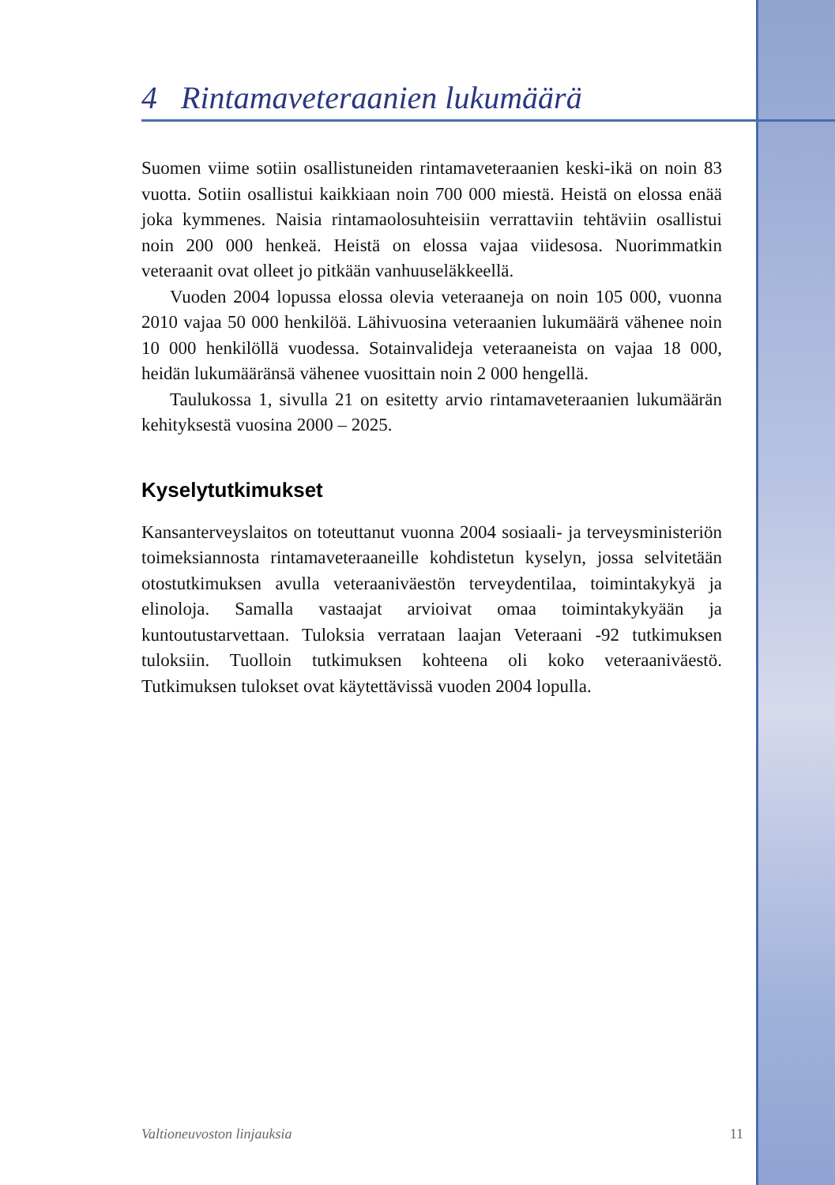4 Rintamaveteraanien lukumäärä
Suomen viime sotiin osallistuneiden rintamaveteraanien keski-ikä on noin 83 vuotta. Sotiin osallistui kaikkiaan noin 700 000 miestä. Heistä on elossa enää joka kymmenes. Naisia rintamaolosuhteisiin verrattaviin tehtäviin osallistui noin 200 000 henkeä. Heistä on elossa vajaa viidesosa. Nuorimmatkin veteraanit ovat olleet jo pitkään vanhuuseläkkeellä.
Vuoden 2004 lopussa elossa olevia veteraaneja on noin 105 000, vuonna 2010 vajaa 50 000 henkilöä. Lähivuosina veteraanien lukumäärä vähenee noin 10 000 henkilöllä vuodessa. Sotainvalideja veteraaneista on vajaa 18 000, heidän lukumääränsä vähenee vuosittain noin 2 000 hengellä.
Taulukossa 1, sivulla 21 on esitetty arvio rintamaveteraanien lukumäärän kehityksestä vuosina 2000 – 2025.
Kyselytutkimukset
Kansanterveyslaitos on toteuttanut vuonna 2004 sosiaali- ja terveysministeriön toimeksiannosta rintamaveteraaneille kohdistetun kyselyn, jossa selvitetään otostutkimuksen avulla veteraaniväestön terveydentilaa, toimintakykyä ja elinoloja. Samalla vastaajat arvioivat omaa toimintakykyään ja kuntoutustarvettaan. Tuloksia verrataan laajan Veteraani -92 tutkimuksen tuloksiin. Tuolloin tutkimuksen kohteena oli koko veteraaniväestö. Tutkimuksen tulokset ovat käytettävissä vuoden 2004 lopulla.
Valtioneuvoston linjauksia 11